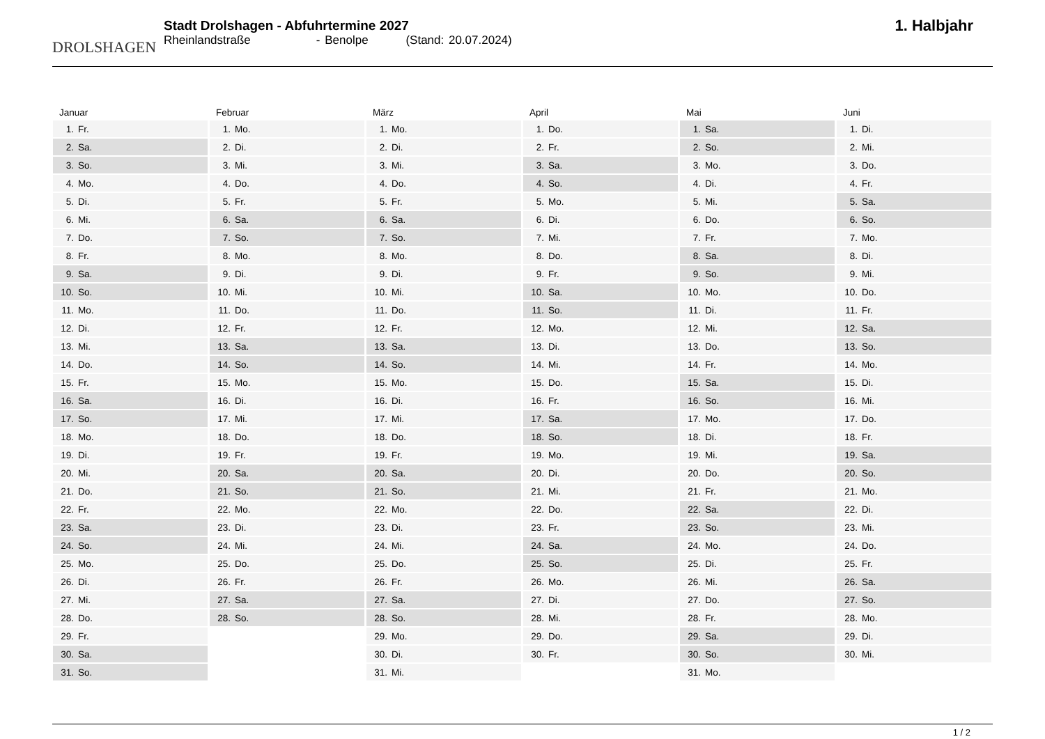DROLSHAGEN
Stadt Drolshagen - Abfuhrtermine 2027
Rheinlandstraße - Benolpe (Stand: 20.07.2024)
1. Halbjahr
Januar
| 1. | Fr. |
| 2. | Sa. |
| 3. | So. |
| 4. | Mo. |
| 5. | Di. |
| 6. | Mi. |
| 7. | Do. |
| 8. | Fr. |
| 9. | Sa. |
| 10. | So. |
| 11. | Mo. |
| 12. | Di. |
| 13. | Mi. |
| 14. | Do. |
| 15. | Fr. |
| 16. | Sa. |
| 17. | So. |
| 18. | Mo. |
| 19. | Di. |
| 20. | Mi. |
| 21. | Do. |
| 22. | Fr. |
| 23. | Sa. |
| 24. | So. |
| 25. | Mo. |
| 26. | Di. |
| 27. | Mi. |
| 28. | Do. |
| 29. | Fr. |
| 30. | Sa. |
| 31. | So. |
Februar
| 1. | Mo. |
| 2. | Di. |
| 3. | Mi. |
| 4. | Do. |
| 5. | Fr. |
| 6. | Sa. |
| 7. | So. |
| 8. | Mo. |
| 9. | Di. |
| 10. | Mi. |
| 11. | Do. |
| 12. | Fr. |
| 13. | Sa. |
| 14. | So. |
| 15. | Mo. |
| 16. | Di. |
| 17. | Mi. |
| 18. | Do. |
| 19. | Fr. |
| 20. | Sa. |
| 21. | So. |
| 22. | Mo. |
| 23. | Di. |
| 24. | Mi. |
| 25. | Do. |
| 26. | Fr. |
| 27. | Sa. |
| 28. | So. |
März
| 1. | Mo. |
| 2. | Di. |
| 3. | Mi. |
| 4. | Do. |
| 5. | Fr. |
| 6. | Sa. |
| 7. | So. |
| 8. | Mo. |
| 9. | Di. |
| 10. | Mi. |
| 11. | Do. |
| 12. | Fr. |
| 13. | Sa. |
| 14. | So. |
| 15. | Mo. |
| 16. | Di. |
| 17. | Mi. |
| 18. | Do. |
| 19. | Fr. |
| 20. | Sa. |
| 21. | So. |
| 22. | Mo. |
| 23. | Di. |
| 24. | Mi. |
| 25. | Do. |
| 26. | Fr. |
| 27. | Sa. |
| 28. | So. |
| 29. | Mo. |
| 30. | Di. |
| 31. | Mi. |
April
| 1. | Do. |
| 2. | Fr. |
| 3. | Sa. |
| 4. | So. |
| 5. | Mo. |
| 6. | Di. |
| 7. | Mi. |
| 8. | Do. |
| 9. | Fr. |
| 10. | Sa. |
| 11. | So. |
| 12. | Mo. |
| 13. | Di. |
| 14. | Mi. |
| 15. | Do. |
| 16. | Fr. |
| 17. | Sa. |
| 18. | So. |
| 19. | Mo. |
| 20. | Di. |
| 21. | Mi. |
| 22. | Do. |
| 23. | Fr. |
| 24. | Sa. |
| 25. | So. |
| 26. | Mo. |
| 27. | Di. |
| 28. | Mi. |
| 29. | Do. |
| 30. | Fr. |
Mai
| 1. | Sa. |
| 2. | So. |
| 3. | Mo. |
| 4. | Di. |
| 5. | Mi. |
| 6. | Do. |
| 7. | Fr. |
| 8. | Sa. |
| 9. | So. |
| 10. | Mo. |
| 11. | Di. |
| 12. | Mi. |
| 13. | Do. |
| 14. | Fr. |
| 15. | Sa. |
| 16. | So. |
| 17. | Mo. |
| 18. | Di. |
| 19. | Mi. |
| 20. | Do. |
| 21. | Fr. |
| 22. | Sa. |
| 23. | So. |
| 24. | Mo. |
| 25. | Di. |
| 26. | Mi. |
| 27. | Do. |
| 28. | Fr. |
| 29. | Sa. |
| 30. | So. |
| 31. | Mo. |
Juni
| 1. | Di. |
| 2. | Mi. |
| 3. | Do. |
| 4. | Fr. |
| 5. | Sa. |
| 6. | So. |
| 7. | Mo. |
| 8. | Di. |
| 9. | Mi. |
| 10. | Do. |
| 11. | Fr. |
| 12. | Sa. |
| 13. | So. |
| 14. | Mo. |
| 15. | Di. |
| 16. | Mi. |
| 17. | Do. |
| 18. | Fr. |
| 19. | Sa. |
| 20. | So. |
| 21. | Mo. |
| 22. | Di. |
| 23. | Mi. |
| 24. | Do. |
| 25. | Fr. |
| 26. | Sa. |
| 27. | So. |
| 28. | Mo. |
| 29. | Di. |
| 30. | Mi. |
1 / 2